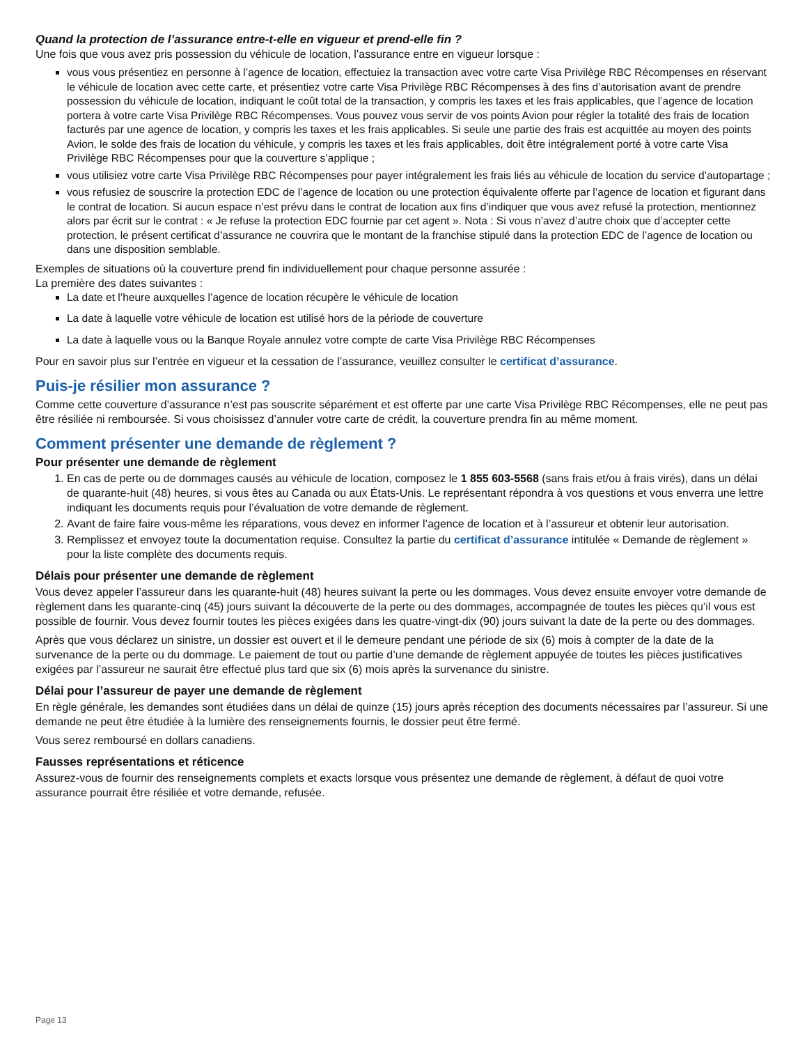Quand la protection de l’assurance entre-t-elle en vigueur et prend-elle fin ?
Une fois que vous avez pris possession du véhicule de location, l’assurance entre en vigueur lorsque :
vous vous présentiez en personne à l’agence de location, effectuiez la transaction avec votre carte Visa Privilège RBC Récompenses en réservant le véhicule de location avec cette carte, et présentiez votre carte Visa Privilège RBC Récompenses à des fins d’autorisation avant de prendre possession du véhicule de location, indiquant le coût total de la transaction, y compris les taxes et les frais applicables, que l’agence de location portera à votre carte Visa Privilège RBC Récompenses. Vous pouvez vous servir de vos points Avion pour régler la totalité des frais de location facturés par une agence de location, y compris les taxes et les frais applicables. Si seule une partie des frais est acquittée au moyen des points Avion, le solde des frais de location du véhicule, y compris les taxes et les frais applicables, doit être intégralement porté à votre carte Visa Privilège RBC Récompenses pour que la couverture s’applique ;
vous utilisiez votre carte Visa Privilège RBC Récompenses pour payer intégralement les frais liés au véhicule de location du service d’autopartage ;
vous refusiez de souscrire la protection EDC de l’agence de location ou une protection équivalente offerte par l’agence de location et figurant dans le contrat de location. Si aucun espace n’est prévu dans le contrat de location aux fins d’indiquer que vous avez refusé la protection, mentionnez alors par écrit sur le contrat : « Je refuse la protection EDC fournie par cet agent ». Nota : Si vous n’avez d’autre choix que d’accepter cette protection, le présent certificat d’assurance ne couvrira que le montant de la franchise stipulé dans la protection EDC de l’agence de location ou dans une disposition semblable.
Exemples de situations où la couverture prend fin individuellement pour chaque personne assurée :
La première des dates suivantes :
La date et l’heure auxquelles l’agence de location récupère le véhicule de location
La date à laquelle votre véhicule de location est utilisé hors de la période de couverture
La date à laquelle vous ou la Banque Royale annulez votre compte de carte Visa Privilège RBC Récompenses
Pour en savoir plus sur l’entrée en vigueur et la cessation de l’assurance, veuillez consulter le certificat d’assurance.
Puis-je résilier mon assurance ?
Comme cette couverture d’assurance n’est pas souscrite séparément et est offerte par une carte Visa Privilège RBC Récompenses, elle ne peut pas être résiliée ni remboursée. Si vous choisissez d’annuler votre carte de crédit, la couverture prendra fin au même moment.
Comment présenter une demande de règlement ?
Pour présenter une demande de règlement
1. En cas de perte ou de dommages causés au véhicule de location, composez le 1 855 603-5568 (sans frais et/ou à frais virés), dans un délai de quarante-huit (48) heures, si vous êtes au Canada ou aux États-Unis. Le représentant répondra à vos questions et vous enverra une lettre indiquant les documents requis pour l’évaluation de votre demande de règlement.
2. Avant de faire faire vous-même les réparations, vous devez en informer l’agence de location et à l’assureur et obtenir leur autorisation.
3. Remplissez et envoyez toute la documentation requise. Consultez la partie du certificat d’assurance intitulée « Demande de règlement » pour la liste complète des documents requis.
Délais pour présenter une demande de règlement
Vous devez appeler l’assureur dans les quarante-huit (48) heures suivant la perte ou les dommages. Vous devez ensuite envoyer votre demande de règlement dans les quarante-cinq (45) jours suivant la découverte de la perte ou des dommages, accompagnée de toutes les pièces qu’il vous est possible de fournir. Vous devez fournir toutes les pièces exigées dans les quatre-vingt-dix (90) jours suivant la date de la perte ou des dommages.
Après que vous déclarez un sinistre, un dossier est ouvert et il le demeure pendant une période de six (6) mois à compter de la date de la survenance de la perte ou du dommage. Le paiement de tout ou partie d’une demande de règlement appuyée de toutes les pièces justificatives exigées par l’assureur ne saurait être effectué plus tard que six (6) mois après la survenance du sinistre.
Délai pour l’assureur de payer une demande de règlement
En règle générale, les demandes sont étudiées dans un délai de quinze (15) jours après réception des documents nécessaires par l’assureur. Si une demande ne peut être étudiée à la lumière des renseignements fournis, le dossier peut être fermé.
Vous serez remboursé en dollars canadiens.
Fausses représentations et réticence
Assurez-vous de fournir des renseignements complets et exacts lorsque vous présentez une demande de règlement, à défaut de quoi votre assurance pourrait être résiliée et votre demande, refusée.
Page 13